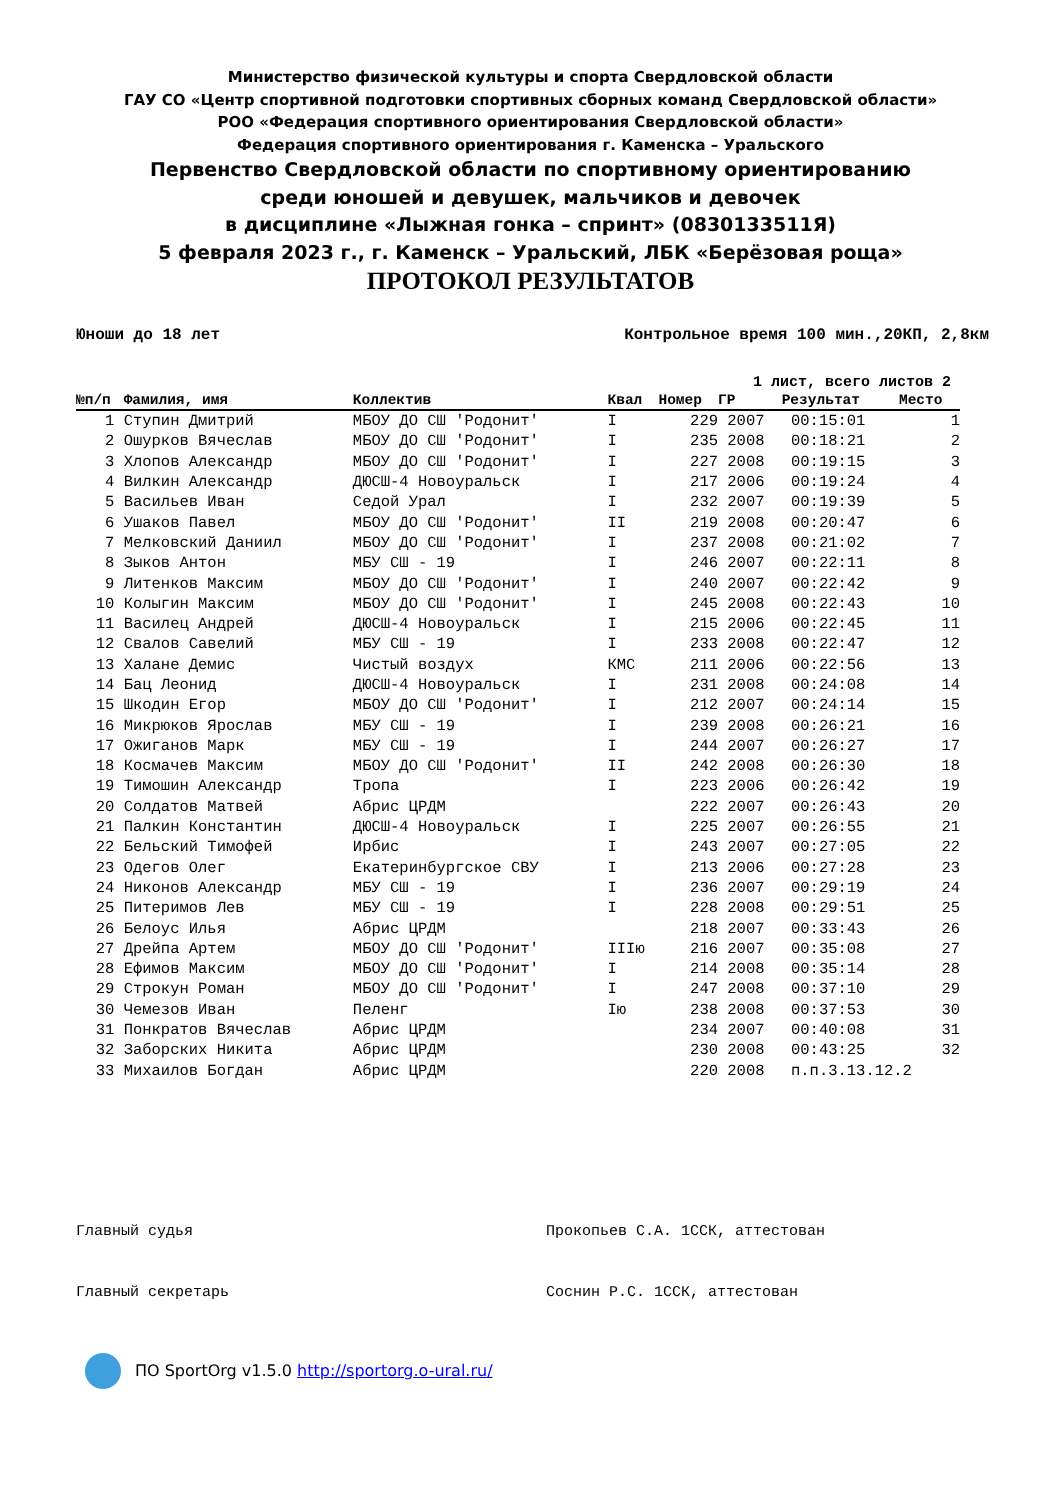Министерство физической культуры и спорта Свердловской области
ГАУ СО «Центр спортивной подготовки спортивных сборных команд Свердловской области»
РОО «Федерация спортивного ориентирования Свердловской области»
Федерация спортивного ориентирования г. Каменска – Уральского
Первенство Свердловской области по спортивному ориентированию
среди юношей и девушек, мальчиков и девочек
в дисциплине «Лыжная гонка – спринт» (0830133511Я)
5 февраля 2023 г., г. Каменск – Уральский, ЛБК «Берёзовая роща»
ПРОТОКОЛ РЕЗУЛЬТАТОВ
Юноши до 18 лет Контрольное время 100 мин.,20КП, 2,8км
1 лист, всего листов 2
| №п/п | Фамилия, имя | Коллектив | Квал | Номер | ГР | Результат | Место |
| --- | --- | --- | --- | --- | --- | --- | --- |
| 1 | Ступин Дмитрий | МБОУ ДО СШ 'Родонит' | I | 229 | 2007 | 00:15:01 | 1 |
| 2 | Ошурков Вячеслав | МБОУ ДО СШ 'Родонит' | I | 235 | 2008 | 00:18:21 | 2 |
| 3 | Хлопов Александр | МБОУ ДО СШ 'Родонит' | I | 227 | 2008 | 00:19:15 | 3 |
| 4 | Вилкин Александр | ДЮСШ-4 Новоуральск | I | 217 | 2006 | 00:19:24 | 4 |
| 5 | Васильев Иван | Седой Урал | I | 232 | 2007 | 00:19:39 | 5 |
| 6 | Ушаков Павел | МБОУ ДО СШ 'Родонит' | II | 219 | 2008 | 00:20:47 | 6 |
| 7 | Мелковский Даниил | МБОУ ДО СШ 'Родонит' | I | 237 | 2008 | 00:21:02 | 7 |
| 8 | Зыков Антон | МБУ СШ - 19 | I | 246 | 2007 | 00:22:11 | 8 |
| 9 | Литенков Максим | МБОУ ДО СШ 'Родонит' | I | 240 | 2007 | 00:22:42 | 9 |
| 10 | Колыгин Максим | МБОУ ДО СШ 'Родонит' | I | 245 | 2008 | 00:22:43 | 10 |
| 11 | Василец Андрей | ДЮСШ-4 Новоуральск | I | 215 | 2006 | 00:22:45 | 11 |
| 12 | Свалов Савелий | МБУ СШ - 19 | I | 233 | 2008 | 00:22:47 | 12 |
| 13 | Халане Демис | Чистый воздух | КМС | 211 | 2006 | 00:22:56 | 13 |
| 14 | Бац Леонид | ДЮСШ-4 Новоуральск | I | 231 | 2008 | 00:24:08 | 14 |
| 15 | Шкодин Егор | МБОУ ДО СШ 'Родонит' | I | 212 | 2007 | 00:24:14 | 15 |
| 16 | Микрюков Ярослав | МБУ СШ - 19 | I | 239 | 2008 | 00:26:21 | 16 |
| 17 | Ожиганов Марк | МБУ СШ - 19 | I | 244 | 2007 | 00:26:27 | 17 |
| 18 | Космачев Максим | МБОУ ДО СШ 'Родонит' | II | 242 | 2008 | 00:26:30 | 18 |
| 19 | Тимошин Александр | Тропа | I | 223 | 2006 | 00:26:42 | 19 |
| 20 | Солдатов Матвей | Абрис ЦРДМ | | 222 | 2007 | 00:26:43 | 20 |
| 21 | Палкин Константин | ДЮСШ-4 Новоуральск | I | 225 | 2007 | 00:26:55 | 21 |
| 22 | Бельский Тимофей | Ирбис | I | 243 | 2007 | 00:27:05 | 22 |
| 23 | Одегов Олег | Екатеринбургское СВУ | I | 213 | 2006 | 00:27:28 | 23 |
| 24 | Никонов Александр | МБУ СШ - 19 | I | 236 | 2007 | 00:29:19 | 24 |
| 25 | Питеримов Лев | МБУ СШ - 19 | I | 228 | 2008 | 00:29:51 | 25 |
| 26 | Белоус Илья | Абрис ЦРДМ | | 218 | 2007 | 00:33:43 | 26 |
| 27 | Дрейпа Артем | МБОУ ДО СШ 'Родонит' | IIIю | 216 | 2007 | 00:35:08 | 27 |
| 28 | Ефимов Максим | МБОУ ДО СШ 'Родонит' | I | 214 | 2008 | 00:35:14 | 28 |
| 29 | Строкун Роман | МБОУ ДО СШ 'Родонит' | I | 247 | 2008 | 00:37:10 | 29 |
| 30 | Чемезов Иван | Пеленг | Iю | 238 | 2008 | 00:37:53 | 30 |
| 31 | Понкратов Вячеслав | Абрис ЦРДМ | | 234 | 2007 | 00:40:08 | 31 |
| 32 | Заборских Никита | Абрис ЦРДМ | | 230 | 2008 | 00:43:25 | 32 |
| 33 | Михаилов Богдан | Абрис ЦРДМ | | 220 | 2008 | п.п.3.13.12.2 | |
Главный судья Прокопьев С.А. 1ССК, аттестован
Главный секретарь Соснин Р.С. 1ССК, аттестован
ПО SportOrg v1.5.0 http://sportorg.o-ural.ru/